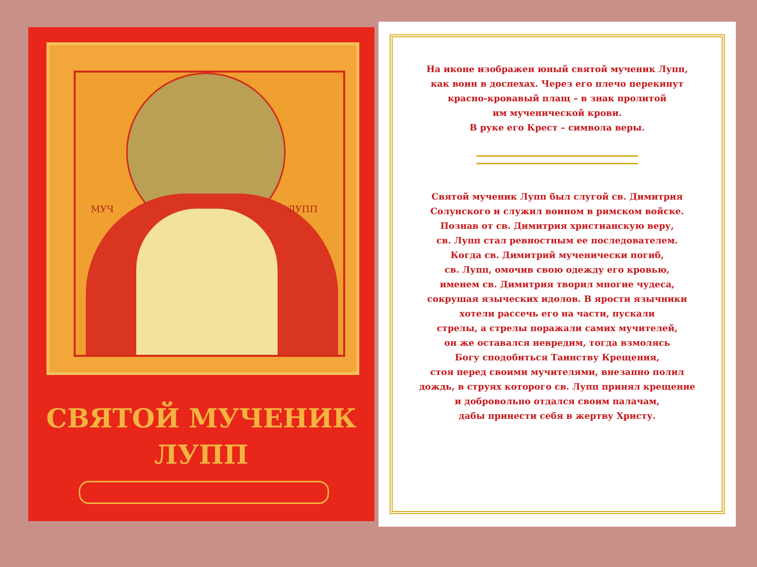МУЧ ЛУПП
СВЯТОЙ МУЧЕНИК
ЛУПП
На иконе изображен юный святой мученик Лупп,
как воин в доспехах. Через его плечо перекинут
красно-кровавый плащ – в знак пролитой
им мученической крови.
В руке его Крест – символа веры.
Святой мученик Лупп был слугой св. Димитрия
Солунского и служил воином в римском войске.
Познав от св. Димитрия христианскую веру,
св. Лупп стал ревностным ее последователем.
Когда св. Димитрий мученически погиб,
св. Лупп, омочив свою одежду его кровью,
именем св. Димитрия творил многие чудеса,
сокрушая языческих идолов. В ярости язычники
хотели рассечь его на части, пускали
стрелы, а стрелы поражали самих мучителей,
он же оставался невредим, тогда взмолясь
Богу сподобиться Таинству Крещения,
стоя перед своими мучителями, внезапно полил
дождь, в струях которого св. Лупп принял крещение
и добровольно отдался своим палачам,
дабы принести себя в жертву Христу.